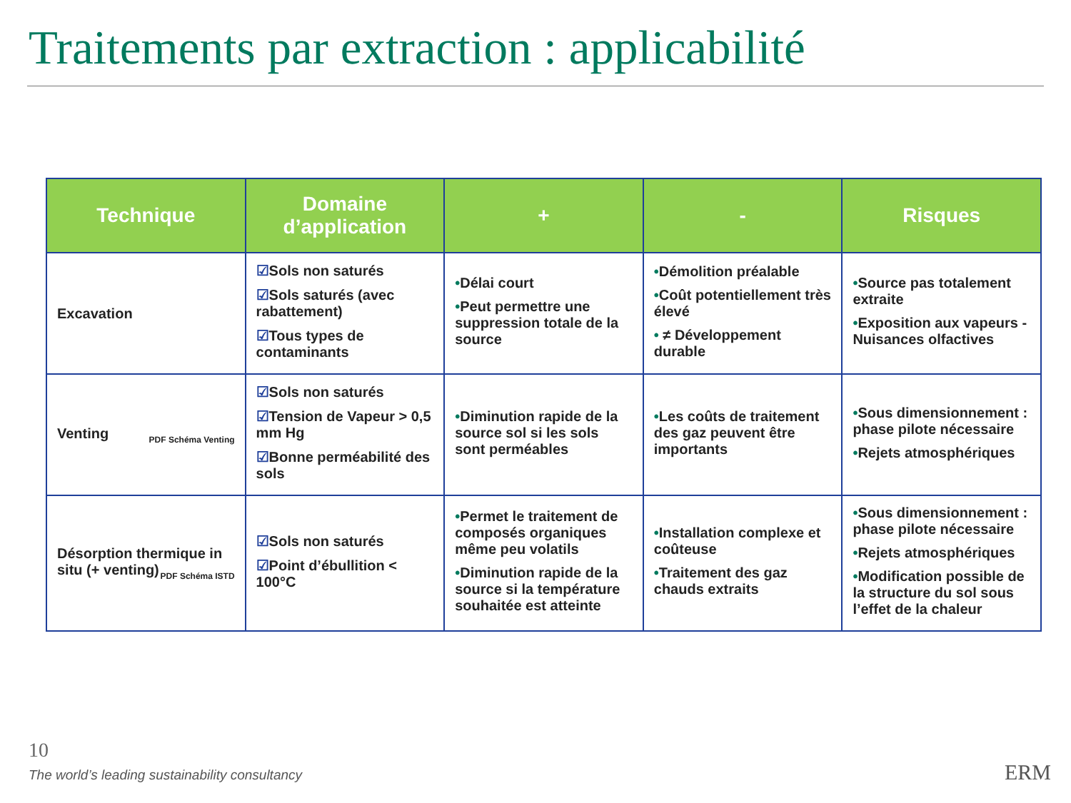Traitements par extraction : applicabilité
| Technique | Domaine d’application | + | - | Risques |
| --- | --- | --- | --- | --- |
| Excavation | ☑ Sols non saturés ☑ Sols saturés (avec rabattement) ☑ Tous types de contaminants | • Délai court • Peut permettre une suppression totale de la source | • Démolition préalable • Coût potentiellement très élevé • ≠ Développement durable | • Source pas totalement extraite • Exposition aux vapeurs - Nuisances olfactives |
| Venting PDF Schéma Venting | ☑ Sols non saturés ☑ Tension de Vapeur > 0,5 mm Hg ☑ Bonne perméabilité des sols | • Diminution rapide de la source sol si les sols sont perméables | • Les coûts de traitement des gaz peuvent être importants | • Sous dimensionnement : phase pilote nécessaire • Rejets atmosphériques |
| Désorption thermique in situ (+ venting) PDF Schéma ISTD | ☑ Sols non saturés ☑ Point d’ébullition < 100°C | • Permet le traitement de composés organiques même peu volatils • Diminution rapide de la source si la température souhaitée est atteinte | • Installation complexe et coûteuse • Traitement des gaz chauds extraits | • Sous dimensionnement : phase pilote nécessaire • Rejets atmosphériques • Modification possible de la structure du sol sous l’effet de la chaleur |
10
The world’s leading sustainability consultancy
ERM